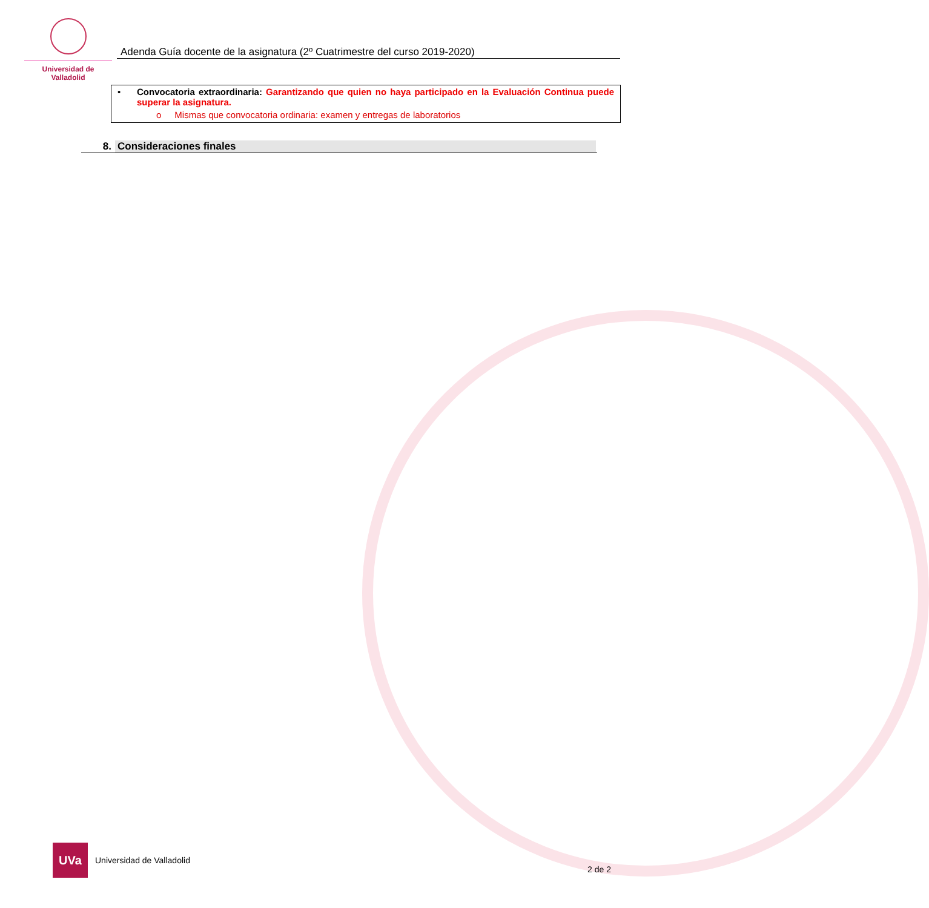Universidad de Valladolid
Adenda Guía docente de la asignatura (2º Cuatrimestre del curso 2019-2020)
• Convocatoria extraordinaria: Garantizando que quien no haya participado en la Evaluación Continua puede superar la asignatura.
o Mismas que convocatoria ordinaria: examen y entregas de laboratorios
8. Consideraciones finales
UVa
Universidad de Valladolid
2 de 2